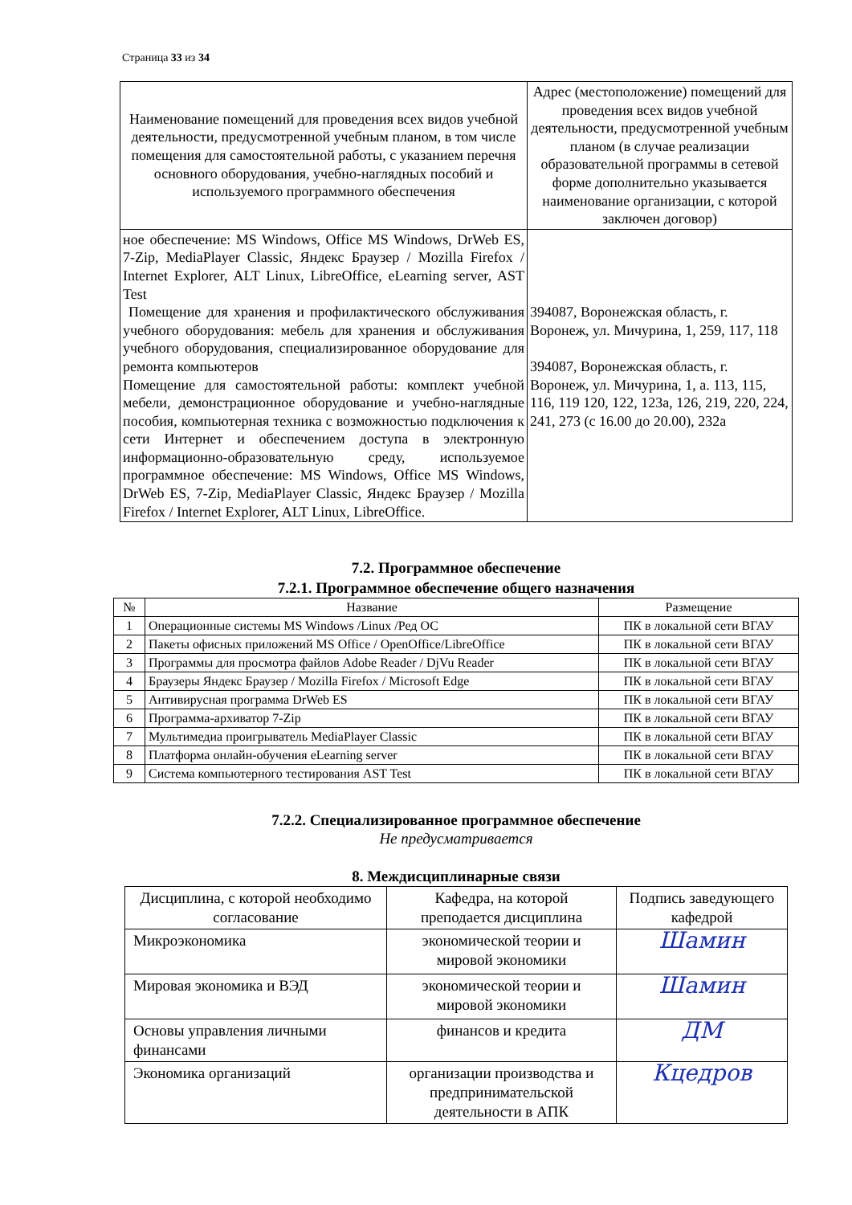Страница 33 из 34
| Наименование помещений для проведения всех видов учебной деятельности, предусмотренной учебным планом, в том числе помещения для самостоятельной работы, с указанием перечня основного оборудования, учебно-наглядных пособий и используемого программного обеспечения | Адрес (местоположение) помещений для проведения всех видов учебной деятельности, предусмотренной учебным планом (в случае реализации образовательной программы в сетевой форме дополнительно указывается наименование организации, с которой заключен договор) |
| --- | --- |
| ное обеспечение: MS Windows, Office MS Windows, DrWeb ES, 7-Zip, MediaPlayer Classic, Яндекс Браузер / Mozilla Firefox / Internet Explorer, ALT Linux, LibreOffice, eLearning server, AST Test Помещение для хранения и профилактического обслуживания учебного оборудования: мебель для хранения и обслуживания учебного оборудования, специализированное оборудование для ремонта компьютеров Помещение для самостоятельной работы: комплект учебной мебели, демонстрационное оборудование и учебно-наглядные пособия, компьютерная техника с возможностью подключения к сети Интернет и обеспечением доступа в электронную информационно-образовательную среду, используемое программное обеспечение: MS Windows, Office MS Windows, DrWeb ES, 7-Zip, MediaPlayer Classic, Яндекс Браузер / Mozilla Firefox / Internet Explorer, ALT Linux, LibreOffice. | 394087, Воронежская область, г. Воронеж, ул. Мичурина, 1, 259, 117, 118 394087, Воронежская область, г. Воронеж, ул. Мичурина, 1, а. 113, 115, 116, 119 120, 122, 123а, 126, 219, 220, 224, 241, 273 (с 16.00 до 20.00), 232а |
7.2. Программное обеспечение
7.2.1. Программное обеспечение общего назначения
| № | Название | Размещение |
| --- | --- | --- |
| 1 | Операционные системы MS Windows /Linux /Ред ОС | ПК в локальной сети ВГАУ |
| 2 | Пакеты офисных приложений MS Office / OpenOffice/LibreOffice | ПК в локальной сети ВГАУ |
| 3 | Программы для просмотра файлов Adobe Reader / DjVu Reader | ПК в локальной сети ВГАУ |
| 4 | Браузеры Яндекс Браузер / Mozilla Firefox / Microsoft Edge | ПК в локальной сети ВГАУ |
| 5 | Антивирусная программа DrWeb ES | ПК в локальной сети ВГАУ |
| 6 | Программа-архиватор 7-Zip | ПК в локальной сети ВГАУ |
| 7 | Мультимедиа проигрыватель MediaPlayer Classic | ПК в локальной сети ВГАУ |
| 8 | Платформа онлайн-обучения eLearning server | ПК в локальной сети ВГАУ |
| 9 | Система компьютерного тестирования AST Test | ПК в локальной сети ВГАУ |
7.2.2. Специализированное программное обеспечение
Не предусматривается
8. Междисциплинарные связи
| Дисциплина, с которой необходимо согласование | Кафедра, на которой преподается дисциплина | Подпись заведующего кафедрой |
| --- | --- | --- |
| Микроэкономика | экономической теории и мировой экономики | Шамин |
| Мировая экономика и ВЭД | экономической теории и мировой экономики | Шамин |
| Основы управления личными финансами | финансов и кредита | ДМ |
| Экономика организаций | организации производства и предпринимательской деятельности в АПК | Кцедров |